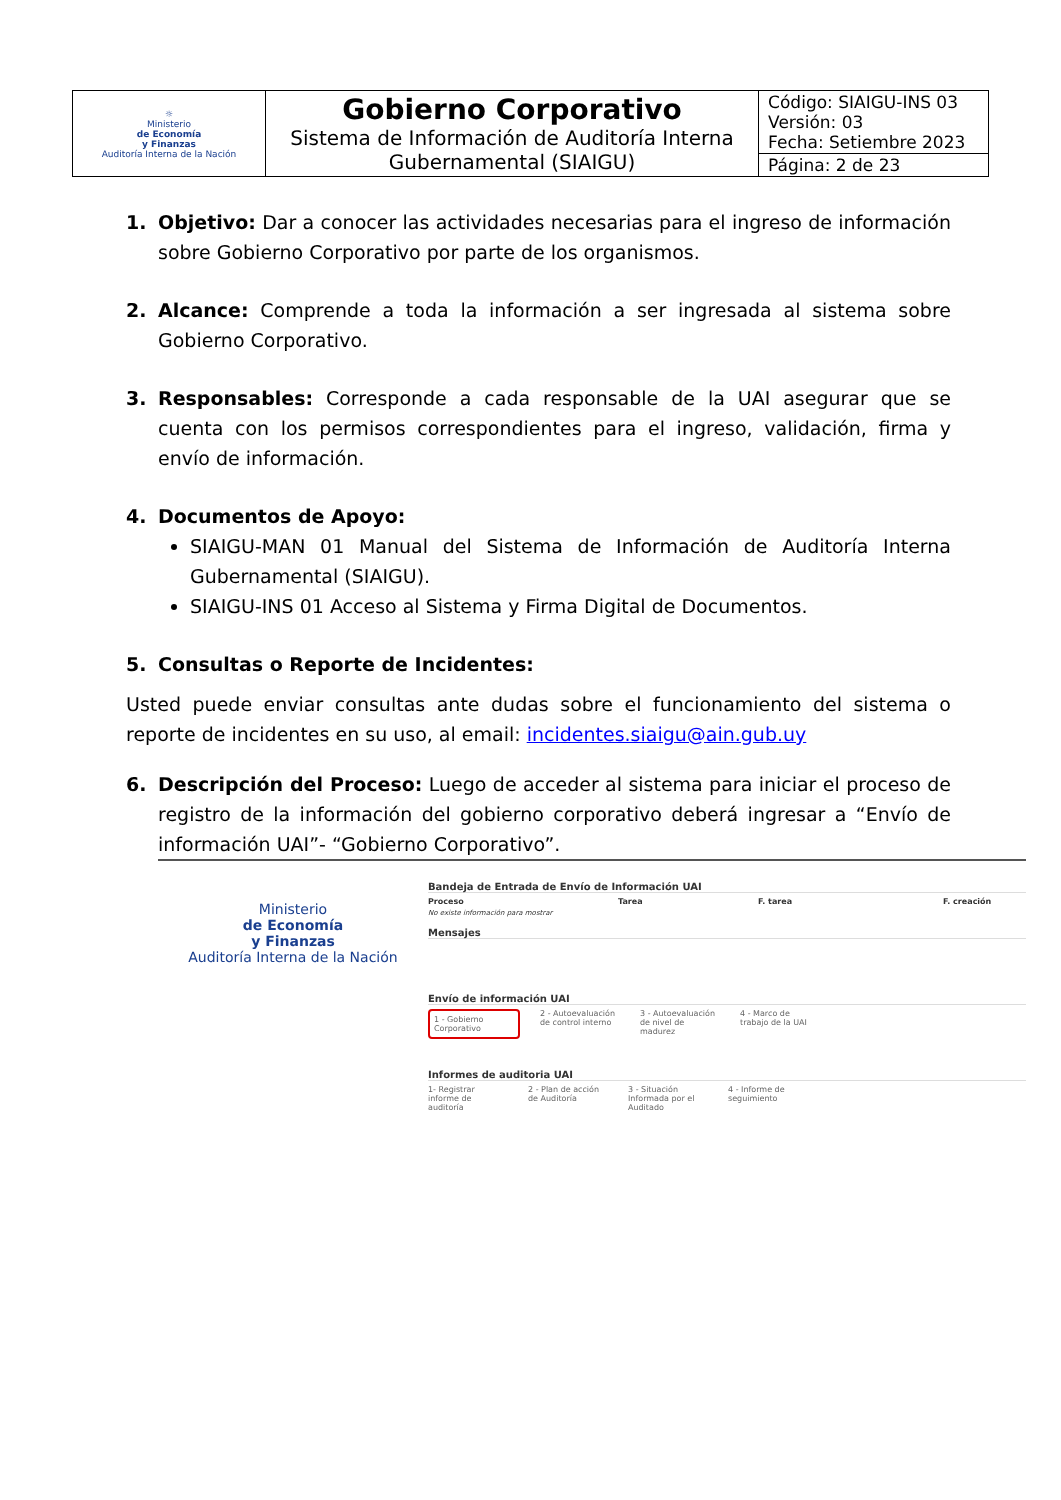| ☼ Ministerio de Economía y Finanzas Auditoría Interna de la Nación | Gobierno Corporativo Sistema de Información de Auditoría Interna Gubernamental (SIAIGU) | Código: SIAIGU-INS 03 Versión: 03 Fecha: Setiembre 2023 |
| | | Página: 2 de 23 |
1. Objetivo: Dar a conocer las actividades necesarias para el ingreso de información sobre Gobierno Corporativo por parte de los organismos.
2. Alcance: Comprende a toda la información a ser ingresada al sistema sobre Gobierno Corporativo.
3. Responsables: Corresponde a cada responsable de la UAI asegurar que se cuenta con los permisos correspondientes para el ingreso, validación, firma y envío de información.
4. Documentos de Apoyo:
SIAIGU-MAN 01 Manual del Sistema de Información de Auditoría Interna Gubernamental (SIAIGU).
SIAIGU-INS 01 Acceso al Sistema y Firma Digital de Documentos.
5. Consultas o Reporte de Incidentes:
Usted puede enviar consultas ante dudas sobre el funcionamiento del sistema o reporte de incidentes en su uso, al email: incidentes.siaigu@ain.gub.uy
6. Descripción del Proceso: Luego de acceder al sistema para iniciar el proceso de registro de la información del gobierno corporativo deberá ingresar a “Envío de información UAI”- “Gobierno Corporativo”.
Ministerio
de Economía
y Finanzas
Auditoría Interna de la Nación
Bandeja de Entrada de Envío de Información UAI
Proceso Tarea F. tarea F. creación
No existe información para mostrar
Mensajes
Envío de información UAI
1 - Gobierno Corporativo
2 - Autoevaluación de control interno
3 - Autoevaluación de nivel de madurez
4 - Marco de trabajo de la UAI
Informes de auditoria UAI
1- Registrar informe de auditoría
2 - Plan de acción de Auditoría
3 - Situación Informada por el Auditado
4 - Informe de seguimiento